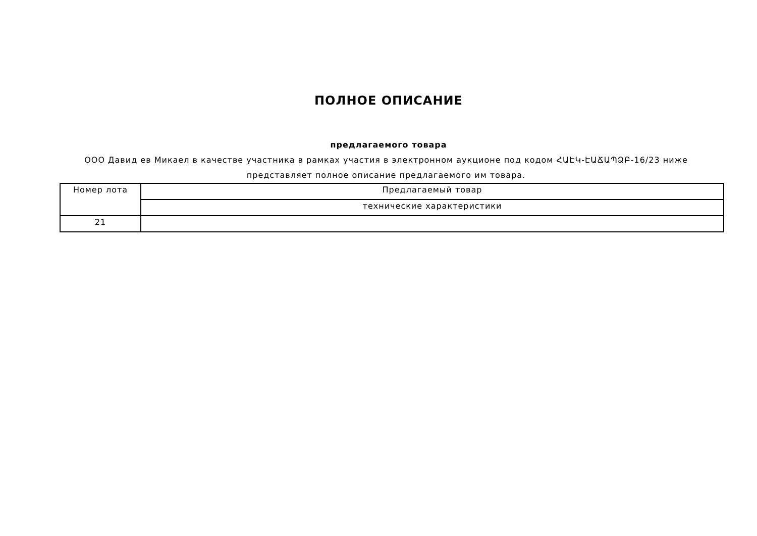ПОЛНОЕ ОПИСАНИЕ
предлагаемого товара
ООО Давид ев Микаел в качестве участника в рамках участия в электронном аукционе под кодом ՀԱԷԿ-ԷԱՃԱՊՁԲ-16/23 ниже представляет полное описание предлагаемого им товара.
| Номер лота | Предлагаемый товар |
| | технические характеристики |
| 21 | |